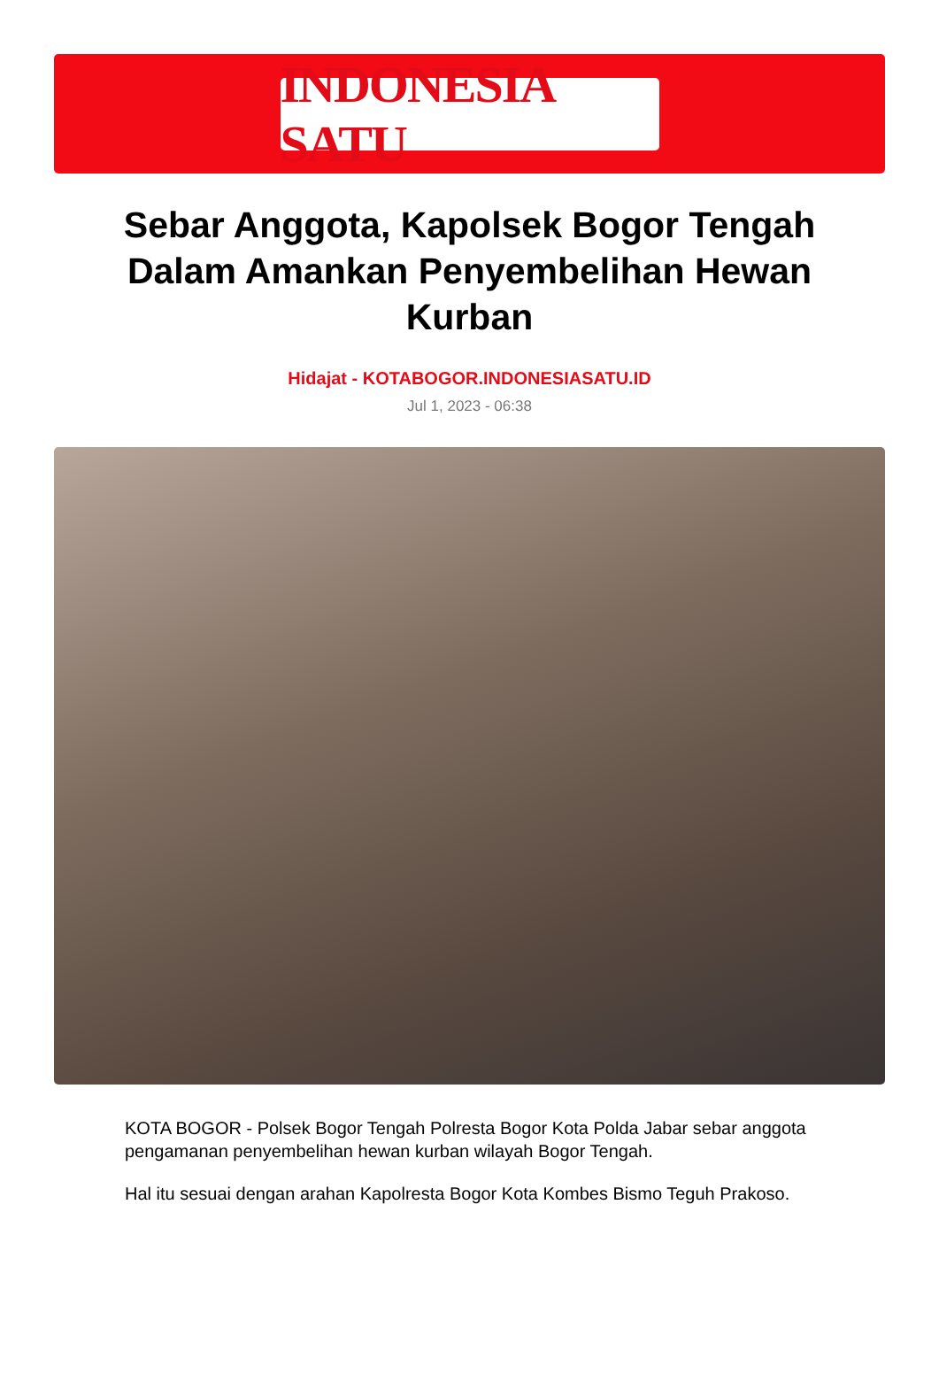INDONESIA SATU
Sebar Anggota, Kapolsek Bogor Tengah Dalam Amankan Penyembelihan Hewan Kurban
Hidajat - KOTABOGOR.INDONESIASATU.ID
Jul 1, 2023 - 06:38
KOTA BOGOR - Polsek Bogor Tengah Polresta Bogor Kota Polda Jabar sebar anggota pengamanan penyembelihan hewan kurban wilayah Bogor Tengah.
Hal itu sesuai dengan arahan Kapolresta Bogor Kota Kombes Bismo Teguh Prakoso.